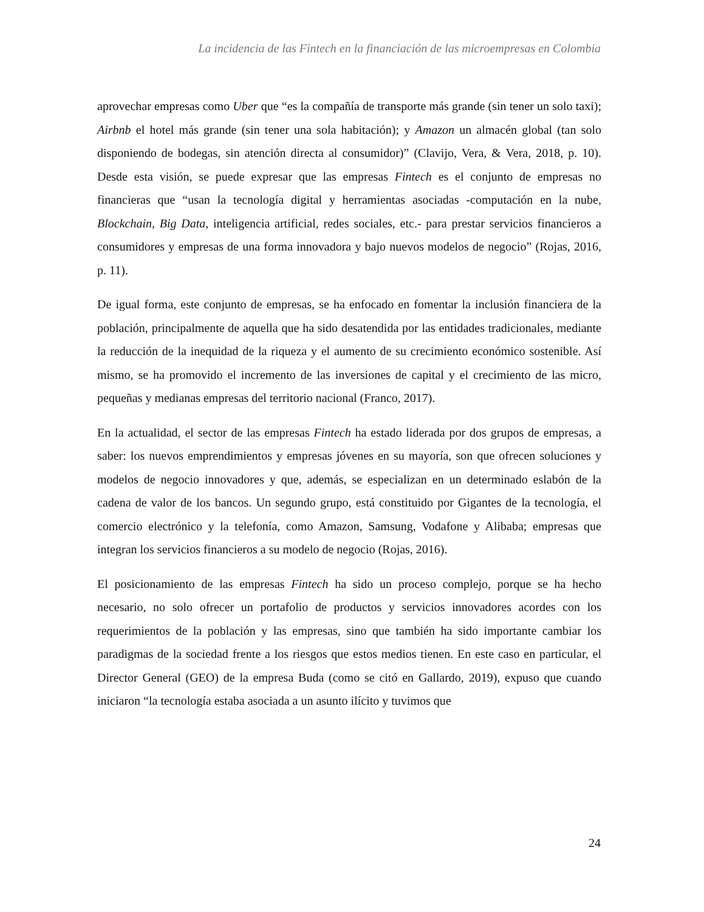La incidencia de las Fintech en la financiación de las microempresas en Colombia
aprovechar empresas como Uber que “es la compañía de transporte más grande (sin tener un solo taxi); Airbnb el hotel más grande (sin tener una sola habitación); y Amazon un almacén global (tan solo disponiendo de bodegas, sin atención directa al consumidor)” (Clavijo, Vera, & Vera, 2018, p. 10). Desde esta visión, se puede expresar que las empresas Fintech es el conjunto de empresas no financieras que “usan la tecnología digital y herramientas asociadas -computación en la nube, Blockchain, Big Data, inteligencia artificial, redes sociales, etc.- para prestar servicios financieros a consumidores y empresas de una forma innovadora y bajo nuevos modelos de negocio” (Rojas, 2016, p. 11).
De igual forma, este conjunto de empresas, se ha enfocado en fomentar la inclusión financiera de la población, principalmente de aquella que ha sido desatendida por las entidades tradicionales, mediante la reducción de la inequidad de la riqueza y el aumento de su crecimiento económico sostenible. Así mismo, se ha promovido el incremento de las inversiones de capital y el crecimiento de las micro, pequeñas y medianas empresas del territorio nacional (Franco, 2017).
En la actualidad, el sector de las empresas Fintech ha estado liderada por dos grupos de empresas, a saber: los nuevos emprendimientos y empresas jóvenes en su mayoría, son que ofrecen soluciones y modelos de negocio innovadores y que, además, se especializan en un determinado eslabón de la cadena de valor de los bancos. Un segundo grupo, está constituido por Gigantes de la tecnología, el comercio electrónico y la telefonía, como Amazon, Samsung, Vodafone y Alibaba; empresas que integran los servicios financieros a su modelo de negocio (Rojas, 2016).
El posicionamiento de las empresas Fintech ha sido un proceso complejo, porque se ha hecho necesario, no solo ofrecer un portafolio de productos y servicios innovadores acordes con los requerimientos de la población y las empresas, sino que también ha sido importante cambiar los paradigmas de la sociedad frente a los riesgos que estos medios tienen. En este caso en particular, el Director General (GEO) de la empresa Buda (como se citó en Gallardo, 2019), expuso que cuando iniciaron “la tecnología estaba asociada a un asunto ilícito y tuvimos que
24